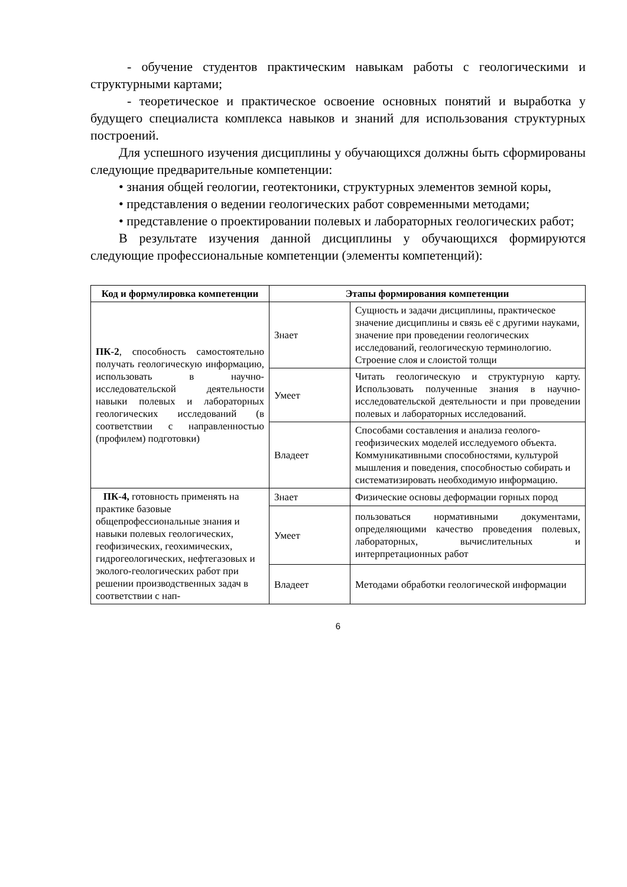- обучение студентов практическим навыкам работы с геологическими и структурными картами;
- теоретическое и практическое освоение основных понятий и выработка у будущего специалиста комплекса навыков и знаний для использования структурных построений.
Для успешного изучения дисциплины у обучающихся должны быть сформированы следующие предварительные компетенции:
• знания общей геологии, геотектоники, структурных элементов земной коры,
• представления о ведении геологических работ современными методами;
• представление о проектировании полевых и лабораторных геологических работ;
В результате изучения данной дисциплины у обучающихся формируются следующие профессиональные компетенции (элементы компетенций):
| Код и формулировка компетенции | Этапы формирования компетенции | |
| --- | --- | --- |
| ПК-2 , способность самостоятельно получать геологическую информацию, использовать в научно-исследовательской деятельности навыки полевых и лабораторных геологических исследований (в соответствии с направленностью (профилем) подготовки) | Знает | Сущность и задачи дисциплины, практическое значение дисциплины и связь её с другими науками, значение при проведении геологических исследований, геологическую терминологию. Строение слоя и слоистой толщи |
| | Умеет | Читать геологическую и структурную карту. Использовать полученные знания в научно-исследовательской деятельности и при проведении полевых и лабораторных исследований. |
| | Владеет | Способами составления и анализа геолого-геофизических моделей исследуемого объекта. Коммуникативными способностями, культурой мышления и поведения, способностью собирать и систематизировать необходимую информацию. |
| ПК-4, готовность применять на практике базовые общепрофессиональные знания и навыки полевых геологических, геофизических, геохимических, гидрогеологических, нефтегазовых и эколого-геологических работ при решении производственных задач в соответствии с нап- | Знает | Физические основы деформации горных пород |
| | Умеет | пользоваться нормативными документами, определяющими качество проведения полевых, лабораторных, вычислительных и интерпретационных работ |
| | Владеет | Методами обработки геологической информации |
6